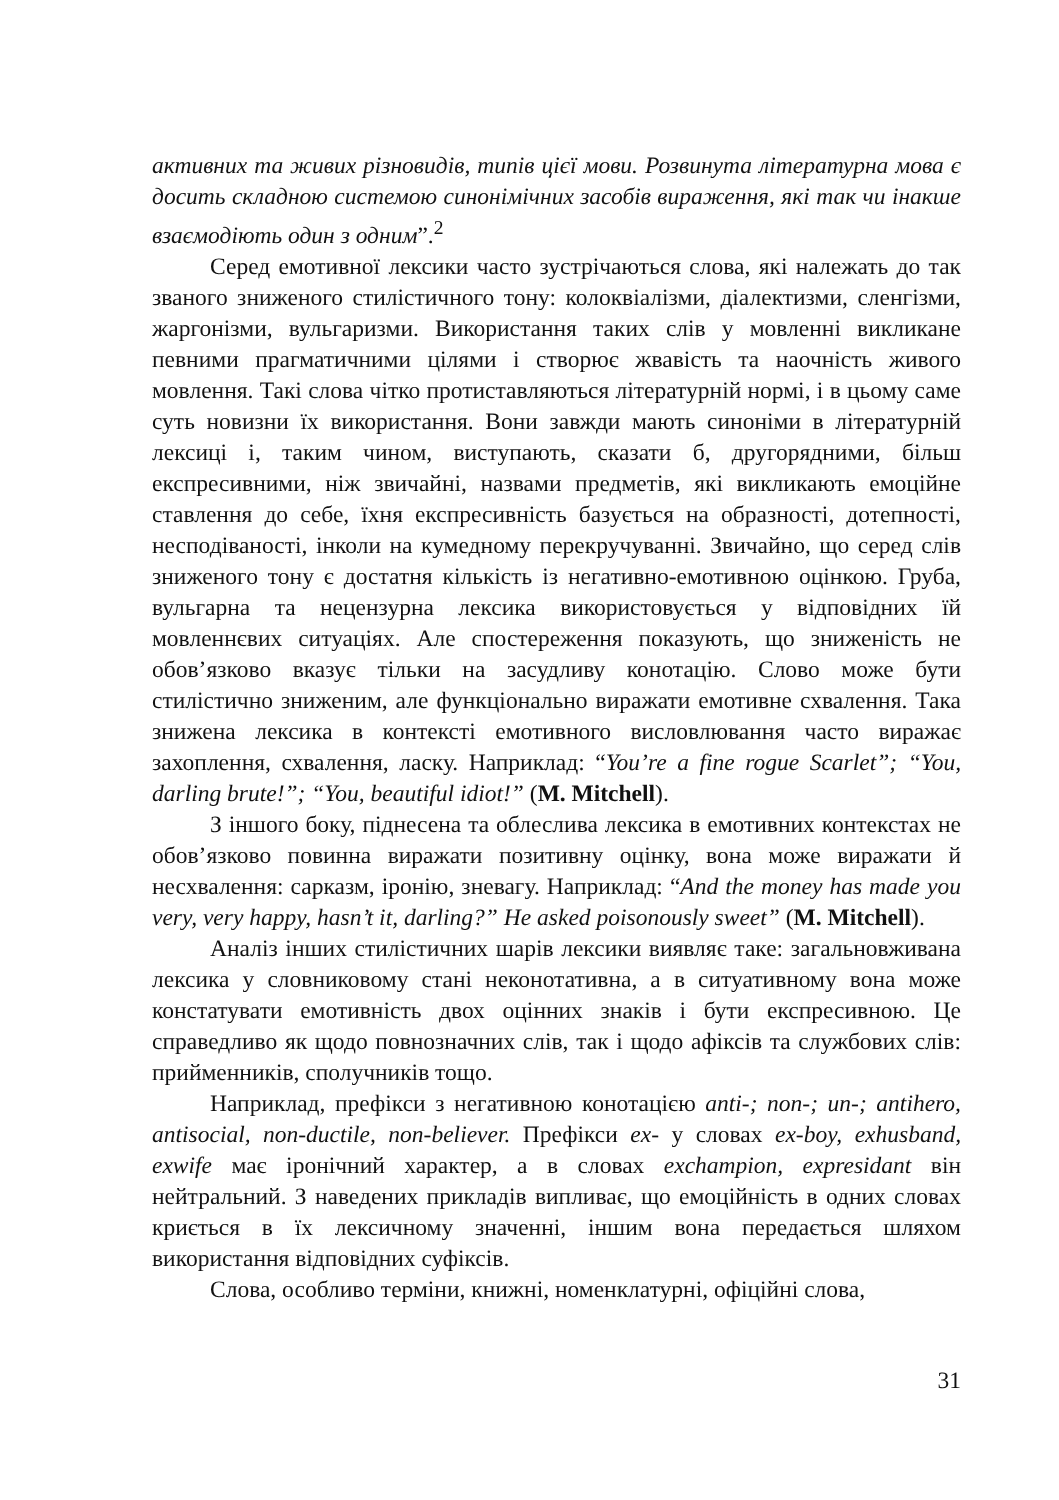активних та живих різновидів, типів цієї мови. Розвинута літературна мова є досить складною системою синонімічних засобів вираження, які так чи інакше взаємодіють один з одним”.<sup>2</sup>
Серед емотивної лексики часто зустрічаються слова, які належать до так званого зниженого стилістичного тону: колоквіалізми, діалектизми, сленгізми, жаргонізми, вульгаризми. Використання таких слів у мовленні викликане певними прагматичними цілями і створює жвавість та наочність живого мовлення. Такі слова чітко протиставляються літературній нормі, і в цьому саме суть новизни їх використання. Вони завжди мають синоніми в літературній лексиці і, таким чином, виступають, сказати б, другорядними, більш експресивними, ніж звичайні, назвами предметів, які викликають емоційне ставлення до себе, їхня експресивність базується на образності, дотепності, несподіваності, інколи на кумедному перекручуванні. Звичайно, що серед слів зниженого тону є достатня кількість із негативно-емотивною оцінкою. Груба, вульгарна та нецензурна лексика використовується у відповідних їй мовленнєвих ситуаціях. Але спостереження показують, що зниженість не обов’язково вказує тільки на засудливу конотацію. Слово може бути стилістично зниженим, але функціонально виражати емотивне схвалення. Така знижена лексика в контексті емотивного висловлювання часто виражає захоплення, схвалення, ласку. Наприклад: “You’re a fine rogue Scarlet”; “You, darling brute!”; “You, beautiful idiot!” (M. Mitchell).
З іншого боку, піднесена та облеслива лексика в емотивних контекстах не обов’язково повинна виражати позитивну оцінку, вона може виражати й несхвалення: сарказм, іронію, зневагу. Наприклад: “And the money has made you very, very happy, hasn’t it, darling?” He asked poisonously sweet” (M. Mitchell).
Аналіз інших стилістичних шарів лексики виявляє таке: загальновживана лексика у словниковому стані неконотативна, а в ситуативному вона може констатувати емотивність двох оцінних знаків і бути експресивною. Це справедливо як щодо повнозначних слів, так і щодо афіксів та службових слів: прийменників, сполучників тощо.
Наприклад, префікси з негативною конотацією anti-; non-; un-; antihero, antisocial, non-ductile, non-believer. Префікси ex- у словах ex-boy, exhusband, exwife має іронічний характер, а в словах exchampion, expresidant він нейтральний. З наведених прикладів випливає, що емоційність в одних словах криється в їх лексичному значенні, іншим вона передається шляхом використання відповідних суфіксів.
Слова, особливо терміни, книжні, номенклатурні, офіційні слова,
31